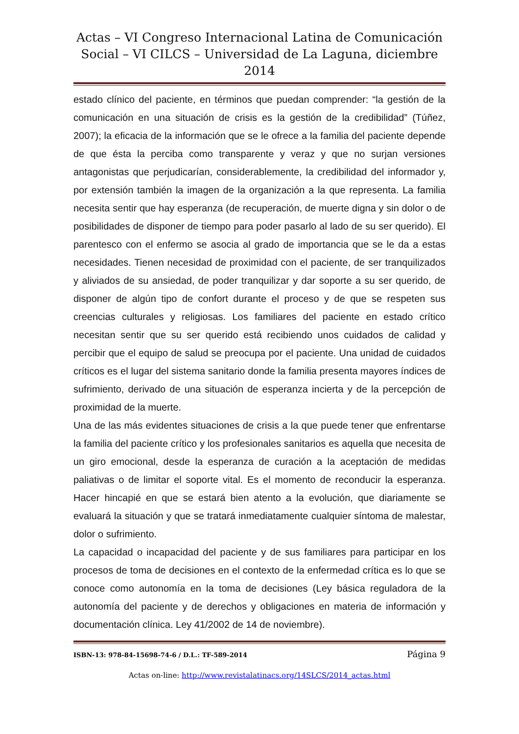Actas – VI Congreso Internacional Latina de Comunicación Social – VI CILCS – Universidad de La Laguna, diciembre 2014
estado clínico del paciente, en términos que puedan comprender: “la gestión de la comunicación en una situación de crisis es la gestión de la credibilidad” (Túñez, 2007); la eficacia de la información que se le ofrece a la familia del paciente depende de que ésta la perciba como transparente y veraz y que no surjan versiones antagonistas que perjudicarían, considerablemente, la credibilidad del informador y, por extensión también la imagen de la organización a la que representa. La familia necesita sentir que hay esperanza (de recuperación, de muerte digna y sin dolor o de posibilidades de disponer de tiempo para poder pasarlo al lado de su ser querido). El parentesco con el enfermo se asocia al grado de importancia que se le da a estas necesidades. Tienen necesidad de proximidad con el paciente, de ser tranquilizados y aliviados de su ansiedad, de poder tranquilizar y dar soporte a su ser querido, de disponer de algún tipo de confort durante el proceso y de que se respeten sus creencias culturales y religiosas. Los familiares del paciente en estado crítico necesitan sentir que su ser querido está recibiendo unos cuidados de calidad y percibir que el equipo de salud se preocupa por el paciente. Una unidad de cuidados críticos es el lugar del sistema sanitario donde la familia presenta mayores índices de sufrimiento, derivado de una situación de esperanza incierta y de la percepción de proximidad de la muerte.
Una de las más evidentes situaciones de crisis a la que puede tener que enfrentarse la familia del paciente crítico y los profesionales sanitarios es aquella que necesita de un giro emocional, desde la esperanza de curación a la aceptación de medidas paliativas o de limitar el soporte vital. Es el momento de reconducir la esperanza. Hacer hincapié en que se estará bien atento a la evolución, que diariamente se evaluará la situación y que se tratará inmediatamente cualquier síntoma de malestar, dolor o sufrimiento.
La capacidad o incapacidad del paciente y de sus familiares para participar en los procesos de toma de decisiones en el contexto de la enfermedad crítica es lo que se conoce como autonomía en la toma de decisiones (Ley básica reguladora de la autonomía del paciente y de derechos y obligaciones en materia de información y documentación clínica. Ley 41/2002 de 14 de noviembre).
ISBN-13: 978-84-15698-74-6 / D.L.: TF-589-2014 Página 9
Actas on-line: http://www.revistalatinacs.org/14SLCS/2014_actas.html